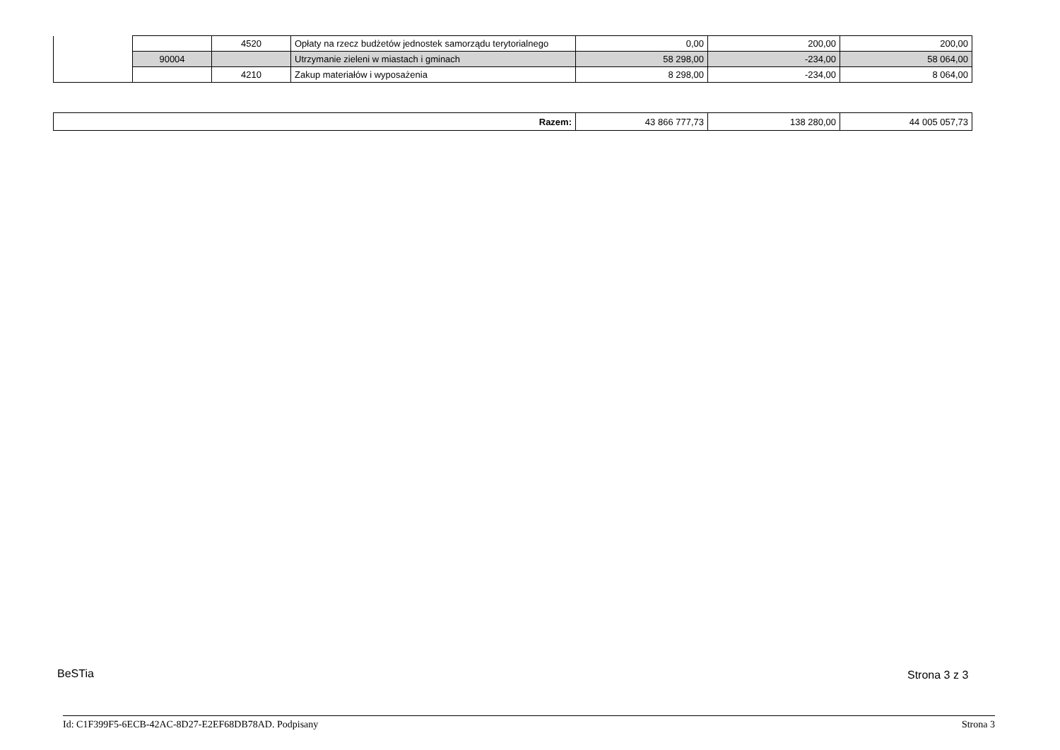| | | 4520 | Opłaty na rzecz budżetów jednostek samorządu terytorialnego | 0,00 | 200,00 | 200,00 |
| | 90004 | | Utrzymanie zieleni w miastach i gminach | 58 298,00 | -234,00 | 58 064,00 |
| | | 4210 | Zakup materiałów i wyposażenia | 8 298,00 | -234,00 | 8 064,00 |
| Razem: | 43 866 777,73 | 138 280,00 | 44 005 057,73 |
BeSTia Strona 3 z 3
Id: C1F399F5-6ECB-42AC-8D27-E2EF68DB78AD. Podpisany Strona 3